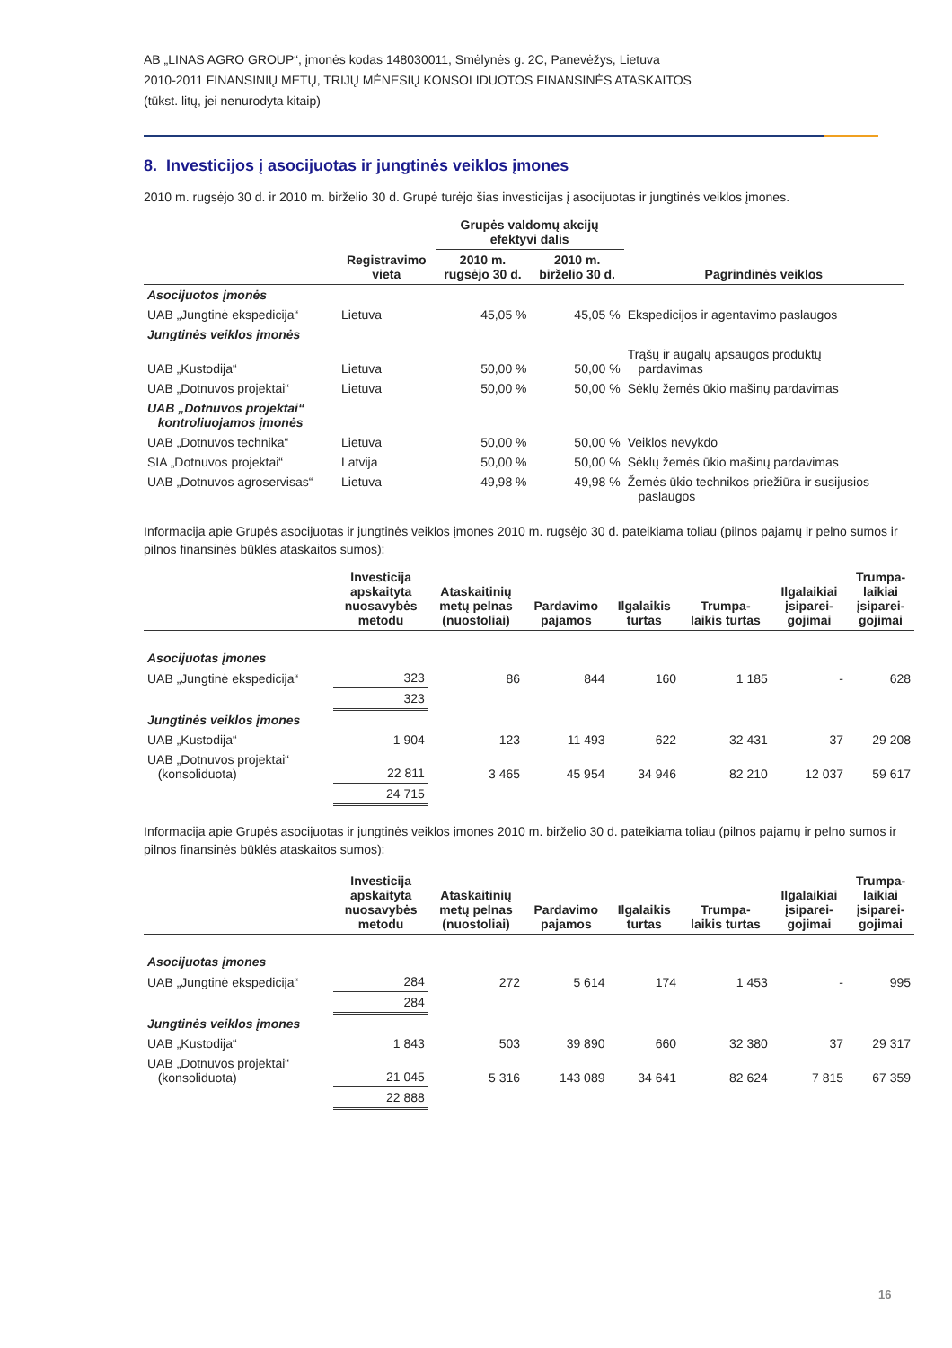AB „LINAS AGRO GROUP“, įmonės kodas 148030011, Smėlynės g. 2C, Panevėžys, Lietuva
2010-2011 FINANSINIŲ METŲ, TRIJŲ MĖNESIŲ KONSOLIDUOTOS FINANSINĖS ATASKAITOS
(tūkst. litų, jei nenurodyta kitaip)
8. Investicijos į asocijuotas ir jungtinės veiklos įmones
2010 m. rugsėjo 30 d. ir 2010 m. birželio 30 d. Grupė turėjo šias investicijas į asocijuotas ir jungtinės veiklos įmones.
| | | Grupės valdomų akcijų efektyvi dalis | | |
| --- | --- | --- | --- | --- |
| | Registravimo vieta | 2010 m. rugsėjo 30 d. | 2010 m. birželio 30 d. | Pagrindinės veiklos |
| Asocijuotos įmonės | | | | |
| UAB „Jungtinė ekspedicija“ | Lietuva | 45,05 % | 45,05 % | Ekspedicijos ir agentavimo paslaugos |
| Jungtinės veiklos įmonės | | | | |
| UAB „Kustodija“ | Lietuva | 50,00 % | 50,00 % | Trąšų ir augalų apsaugos produktų pardavimas |
| UAB „Dotnuvos projektai“ | Lietuva | 50,00 % | 50,00 % | Sėklų žemės ūkio mašinų pardavimas |
| UAB „Dotnuvos projektai“ kontroliuojamos įmonės | | | | |
| UAB „Dotnuvos technika“ | Lietuva | 50,00 % | 50,00 % | Veiklos nevykdo |
| SIA „Dotnuvos projektai“ | Latvija | 50,00 % | 50,00 % | Sėklų žemės ūkio mašinų pardavimas |
| UAB „Dotnuvos agroservisas“ | Lietuva | 49,98 % | 49,98 % | Žemės ūkio technikos priežiūra ir susijusios paslaugos |
Informacija apie Grupės asocijuotas ir jungtinės veiklos įmones 2010 m. rugsėjo 30 d. pateikiama toliau (pilnos pajamų ir pelno sumos ir pilnos finansinės būklės ataskaitos sumos):
| | Investicija apskaityta nuosavybės metodu | Ataskaitinių metų pelnas (nuostoliai) | Pardavimo pajamos | Ilgalaikis turtas | Trumpa- laikis turtas | Ilgalaikiai įsiparei- gojimai | Trumpa- laikiai įsiparei- gojimai |
| --- | --- | --- | --- | --- | --- | --- | --- |
| Asocijuotas įmones | | | | | | | |
| UAB „Jungtinė ekspedicija“ | 323 | 86 | 844 | 160 | 1 185 | - | 628 |
| | 323 | | | | | | |
| Jungtinės veiklos įmones | | | | | | | |
| UAB „Kustodija“ | 1 904 | 123 | 11 493 | 622 | 32 431 | 37 | 29 208 |
| UAB „Dotnuvos projektai“ (konsoliduota) | 22 811 | 3 465 | 45 954 | 34 946 | 82 210 | 12 037 | 59 617 |
| | 24 715 | | | | | | |
Informacija apie Grupės asocijuotas ir jungtinės veiklos įmones 2010 m. birželio 30 d. pateikiama toliau (pilnos pajamų ir pelno sumos ir pilnos finansinės būklės ataskaitos sumos):
| | Investicija apskaityta nuosavybės metodu | Ataskaitinių metų pelnas (nuostoliai) | Pardavimo pajamos | Ilgalaikis turtas | Trumpa- laikis turtas | Ilgalaikiai įsiparei- gojimai | Trumpa- laikiai įsiparei- gojimai |
| --- | --- | --- | --- | --- | --- | --- | --- |
| Asocijuotas įmones | | | | | | | |
| UAB „Jungtinė ekspedicija“ | 284 | 272 | 5 614 | 174 | 1 453 | - | 995 |
| | 284 | | | | | | |
| Jungtinės veiklos įmones | | | | | | | |
| UAB „Kustodija“ | 1 843 | 503 | 39 890 | 660 | 32 380 | 37 | 29 317 |
| UAB „Dotnuvos projektai“ (konsoliduota) | 21 045 | 5 316 | 143 089 | 34 641 | 82 624 | 7 815 | 67 359 |
| | 22 888 | | | | | | |
16